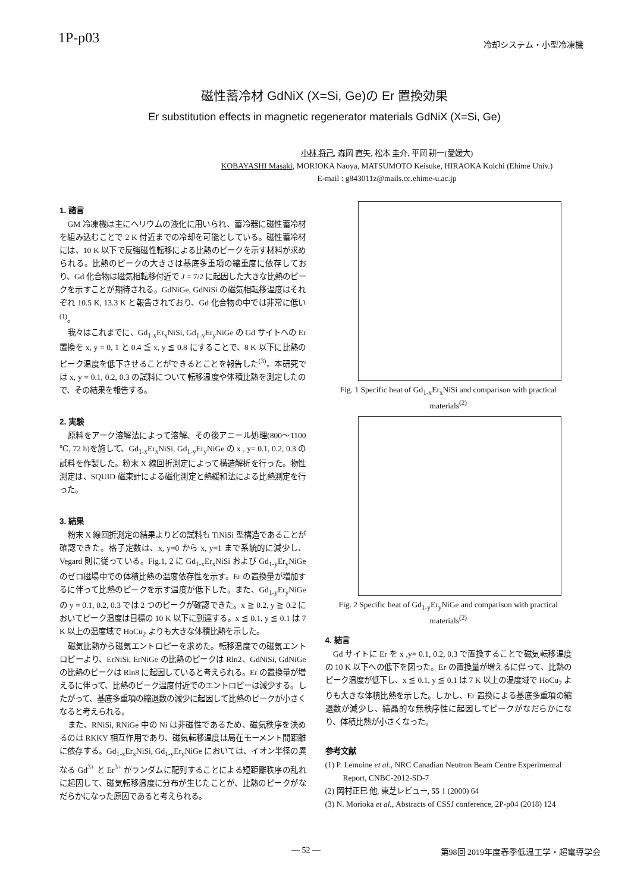1P-p03 冷却システム・小型冷凍機
磁性蓄冷材 GdNiX (X=Si, Ge)の Er 置換効果
Er substitution effects in magnetic regenerator materials GdNiX (X=Si, Ge)
小林 将己, 森岡 直矢, 松本 圭介, 平岡 耕一(愛媛大)
KOBAYASHI Masaki, MORIOKA Naoya, MATSUMOTO Keisuke, HIRAOKA Koichi (Ehime Univ.)
E-mail : g843011z@mails.cc.ehime-u.ac.jp
1. 諸言
GM 冷凍機は主にヘリウムの液化に用いられ、蓄冷器に磁性蓄冷材を組み込むことで 2 K 付近までの冷却を可能としている。磁性蓄冷材には、10 K 以下で反強磁性転移による比熱のピークを示す材料が求められる。比熱のピークの大きさは基底多重項の縮重度に依存しており、Gd 化合物は磁気相転移付近で J = 7/2 に起因した大きな比熱のピークを示すことが期待される。GdNiGe, GdNiSi の磁気相転移温度はそれぞれ 10.5 K, 13.3 K と報告されており、Gd 化合物の中では非常に低い<sup>(1)</sup>。
我々はこれまでに、Gd<sub>1-x</sub>Er<sub>x</sub>NiSi, Gd<sub>1-y</sub>Er<sub>y</sub>NiGe の Gd サイトへの Er 置換を x, y = 0, 1 と 0.4 ≦ x, y ≦ 0.8 にすることで、8 K 以下に比熱のピーク温度を低下させることができるとことを報告した<sup>(3)</sup>。本研究では x, y = 0.1, 0.2, 0.3 の試料について転移温度や体積比熱を測定したので、その結果を報告する。
2. 実験
原料をアーク溶解法によって溶解、その後アニール処理(800〜1100 ℃, 72 h)を施して、Gd<sub>1-x</sub>Er<sub>x</sub>NiSi, Gd<sub>1-y</sub>Er<sub>y</sub>NiGe の x , y= 0.1, 0.2, 0.3 の試料を作製した。粉末 X 線回折測定によって構造解析を行った。物性測定は、SQUID 磁束計による磁化測定と熱緩和法による比熱測定を行った。
3. 結果
粉末 X 線回折測定の結果よりどの試料も TiNiSi 型構造であることが確認できた。格子定数は、x, y=0 から x, y=1 まで系統的に減少し、Vegard 則に従っている。Fig.1, 2 に Gd<sub>1-x</sub>Er<sub>x</sub>NiSi および Gd<sub>1-y</sub>Er<sub>y</sub>NiGe のゼロ磁場中での体積比熱の温度依存性を示す。Er の置換量が増加するに伴って比熱のピークを示す温度が低下した。また、Gd<sub>1-y</sub>Er<sub>y</sub>NiGe の y = 0.1, 0.2, 0.3 では 2 つのピークが確認できた。x ≧ 0.2, y ≧ 0.2 においてピーク温度は目標の 10 K 以下に到達する。x ≦ 0.1, y ≦ 0.1 は 7 K 以上の温度域で HoCu<sub>2</sub> よりも大きな体積比熱を示した。
磁気比熱から磁気エントロピーを求めた。転移温度での磁気エントロピーより、ErNiSi, ErNiGe の比熱のピークは Rln2、GdNiSi, GdNiGe の比熱のピークは Rln8 に起因していると考えられる。Er の置換量が増えるに伴って、比熱のピーク温度付近でのエントロピーは減少する。したがって、基底多重項の縮退数の減少に起因して比熱のピークが小さくなると考えられる。
また、RNiSi, RNiGe 中の Ni は非磁性であるため、磁気秩序を決めるのは RKKY 相互作用であり、磁気転移温度は局在モーメント間距離に依存する。Gd<sub>1-x</sub>Er<sub>x</sub>NiSi, Gd<sub>1-y</sub>Er<sub>y</sub>NiGe においては、イオン半径の異なる Gd<sup>3+</sup> と Er<sup>3+</sup> がランダムに配列することによる短距離秩序の乱れに起因して、磁気転移温度に分布が生じたことが、比熱のピークがなだらかになった原因であると考えられる。
Fig. 1 Specific heat of Gd<sub>1-x</sub>Er<sub>x</sub>NiSi and comparison with practical materials<sup>(2)</sup>
Fig. 2 Specific heat of Gd<sub>1-y</sub>Er<sub>y</sub>NiGe and comparison with practical materials<sup>(2)</sup>
4. 結言
Gd サイトに Er を x ,y= 0.1, 0.2, 0.3 で置換することで磁気転移温度の 10 K 以下への低下を図った。Er の置換量が増えるに伴って、比熱のピーク温度が低下し、x ≦ 0.1, y ≦ 0.1 は 7 K 以上の温度域で HoCu<sub>2</sub> よりも大きな体積比熱を示した。しかし、Er 置換による基底多重項の縮退数が減少し、結晶的な無秩序性に起因してピークがなだらかになり、体積比熱が小さくなった。
参考文献
(1) P. Lemoine et al., NRC Canadian Neutron Beam Centre Experimenral Report, CNBC-2012-SD-7
(2) 岡村正巳 他, 東芝レビュー, 55 1 (2000) 64
(3) N. Morioka et al., Abstracts of CSSJ conference, 2P-p04 (2018) 124
— 52 — 第98回 2019年度春季低温工学・超電導学会